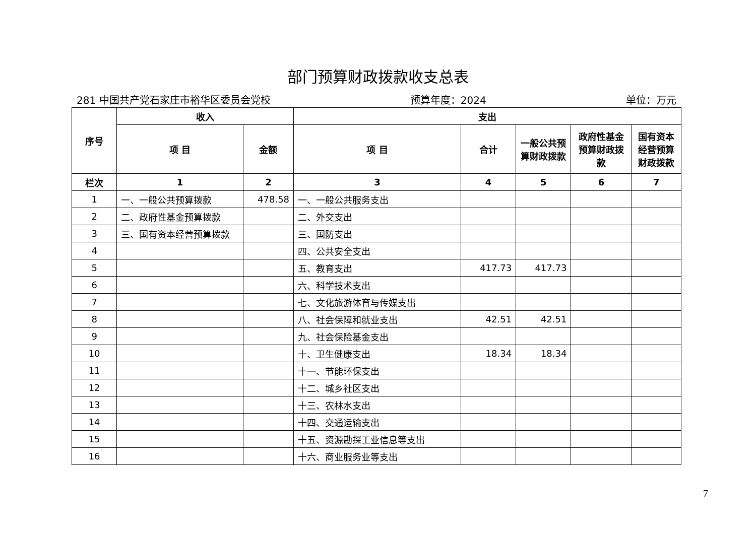部门预算财政拨款收支总表
281 中国共产党石家庄市裕华区委员会党校 预算年度：2024 单位：万元
| 序号 | 收入 | | 支出 | | | | |
| --- | --- | --- | --- | --- | --- | --- | --- |
| | 项 目 | 金额 | 项 目 | 合计 | 一般公共预算财政拨款 | 政府性基金预算财政拨款 | 国有资本经营预算财政拨款 |
| 栏次 | 1 | 2 | 3 | 4 | 5 | 6 | 7 |
| 1 | 一、一般公共预算拨款 | 478.58 | 一、一般公共服务支出 | | | | |
| 2 | 二、政府性基金预算拨款 | | 二、外交支出 | | | | |
| 3 | 三、国有资本经营预算拨款 | | 三、国防支出 | | | | |
| 4 | | | 四、公共安全支出 | | | | |
| 5 | | | 五、教育支出 | 417.73 | 417.73 | | |
| 6 | | | 六、科学技术支出 | | | | |
| 7 | | | 七、文化旅游体育与传媒支出 | | | | |
| 8 | | | 八、社会保障和就业支出 | 42.51 | 42.51 | | |
| 9 | | | 九、社会保险基金支出 | | | | |
| 10 | | | 十、卫生健康支出 | 18.34 | 18.34 | | |
| 11 | | | 十一、节能环保支出 | | | | |
| 12 | | | 十二、城乡社区支出 | | | | |
| 13 | | | 十三、农林水支出 | | | | |
| 14 | | | 十四、交通运输支出 | | | | |
| 15 | | | 十五、资源勘探工业信息等支出 | | | | |
| 16 | | | 十六、商业服务业等支出 | | | | |
7